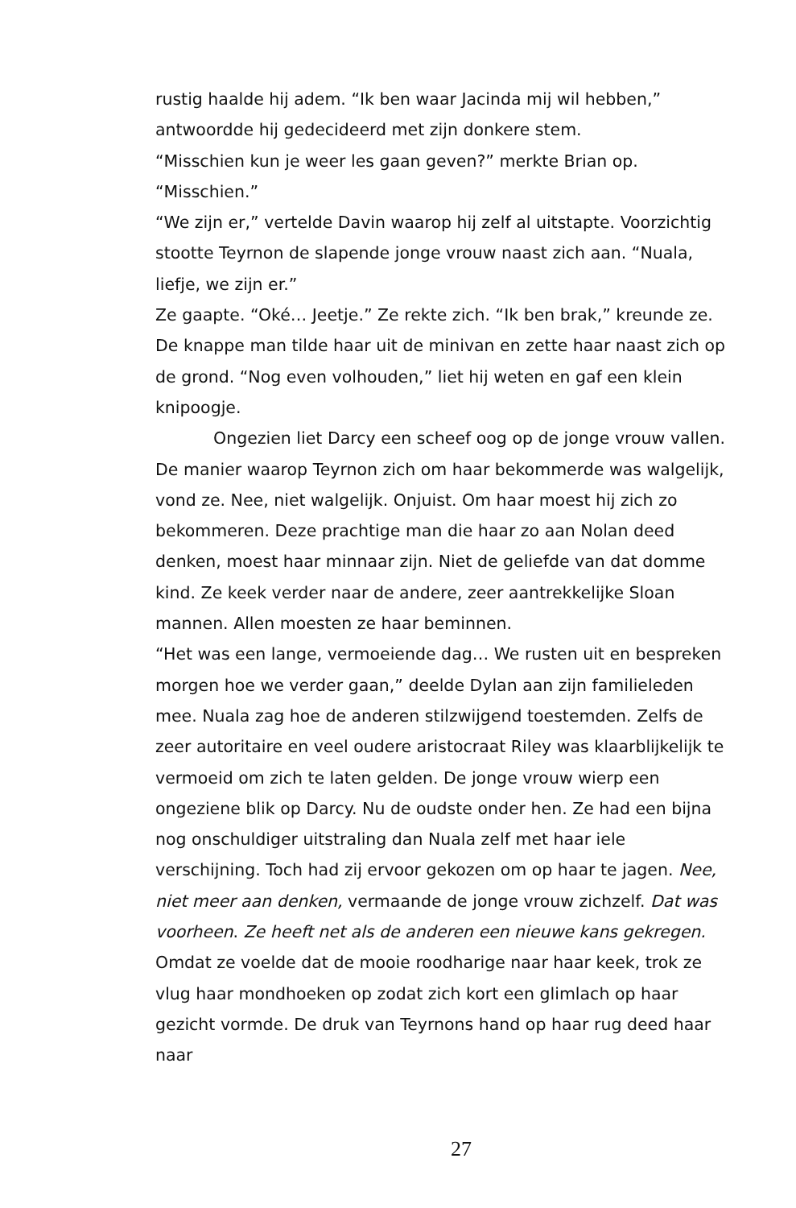rustig haalde hij adem. “Ik ben waar Jacinda mij wil hebben,” antwoordde hij gedecideerd met zijn donkere stem.
“Misschien kun je weer les gaan geven?” merkte Brian op.
“Misschien.”
“We zijn er,” vertelde Davin waarop hij zelf al uitstapte. Voorzichtig stootte Teyrnon de slapende jonge vrouw naast zich aan. “Nuala, liefje, we zijn er.”
Ze gaapte. “Oké… Jeetje.” Ze rekte zich. “Ik ben brak,” kreunde ze. De knappe man tilde haar uit de minivan en zette haar naast zich op de grond. “Nog even volhouden,” liet hij weten en gaf een klein knipoogje.
Ongezien liet Darcy een scheef oog op de jonge vrouw vallen. De manier waarop Teyrnon zich om haar bekommerde was walgelijk, vond ze. Nee, niet walgelijk. Onjuist. Om haar moest hij zich zo bekommeren. Deze prachtige man die haar zo aan Nolan deed denken, moest haar minnaar zijn. Niet de geliefde van dat domme kind. Ze keek verder naar de andere, zeer aantrekkelijke Sloan mannen. Allen moesten ze haar beminnen.
“Het was een lange, vermoeiende dag… We rusten uit en bespreken morgen hoe we verder gaan,” deelde Dylan aan zijn familieleden mee. Nuala zag hoe de anderen stilzwijgend toestemden. Zelfs de zeer autoritaire en veel oudere aristocraat Riley was klaarblijkelijk te vermoeid om zich te laten gelden. De jonge vrouw wierp een ongeziene blik op Darcy. Nu de oudste onder hen. Ze had een bijna nog onschuldiger uitstraling dan Nuala zelf met haar iele verschijning. Toch had zij ervoor gekozen om op haar te jagen. Nee, niet meer aan denken, vermaande de jonge vrouw zichzelf. Dat was voorheen. Ze heeft net als de anderen een nieuwe kans gekregen. Omdat ze voelde dat de mooie roodharige naar haar keek, trok ze vlug haar mondhoeken op zodat zich kort een glimlach op haar gezicht vormde. De druk van Teyrnons hand op haar rug deed haar naar
27